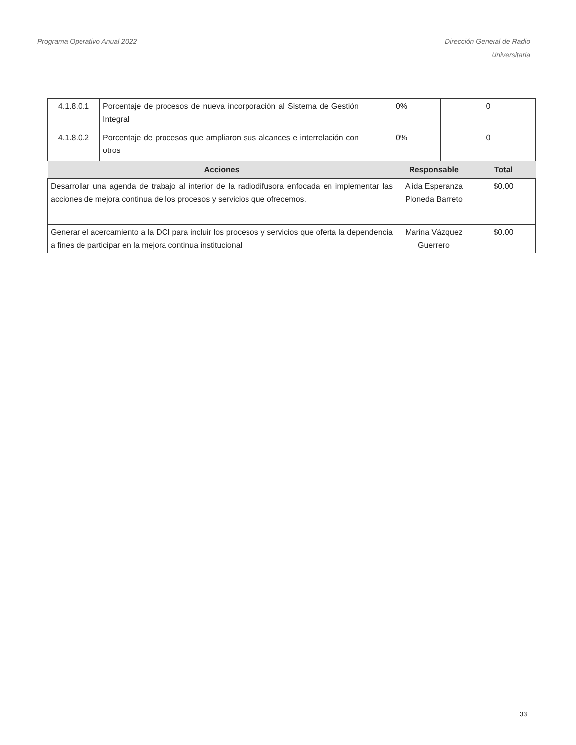Programa Operativo Anual 2022 Dirección General de Radio
Universitaria
| 4.1.8.0.1 | Porcentaje de procesos de nueva incorporación al Sistema de Gestión Integral | 0% | 0 |
| 4.1.8.0.2 | Porcentaje de procesos que ampliaron sus alcances e interrelación con otros | 0% | 0 |
| Acciones | Responsable | Total |
| --- | --- | --- |
| Desarrollar una agenda de trabajo al interior de la radiodifusora enfocada en implementar las acciones de mejora continua de los procesos y servicios que ofrecemos. | Alida Esperanza Ploneda Barreto | $0.00 |
| Generar el acercamiento a la DCI para incluir los procesos y servicios que oferta la dependencia a fines de participar en la mejora continua institucional | Marina Vázquez Guerrero | $0.00 |
33